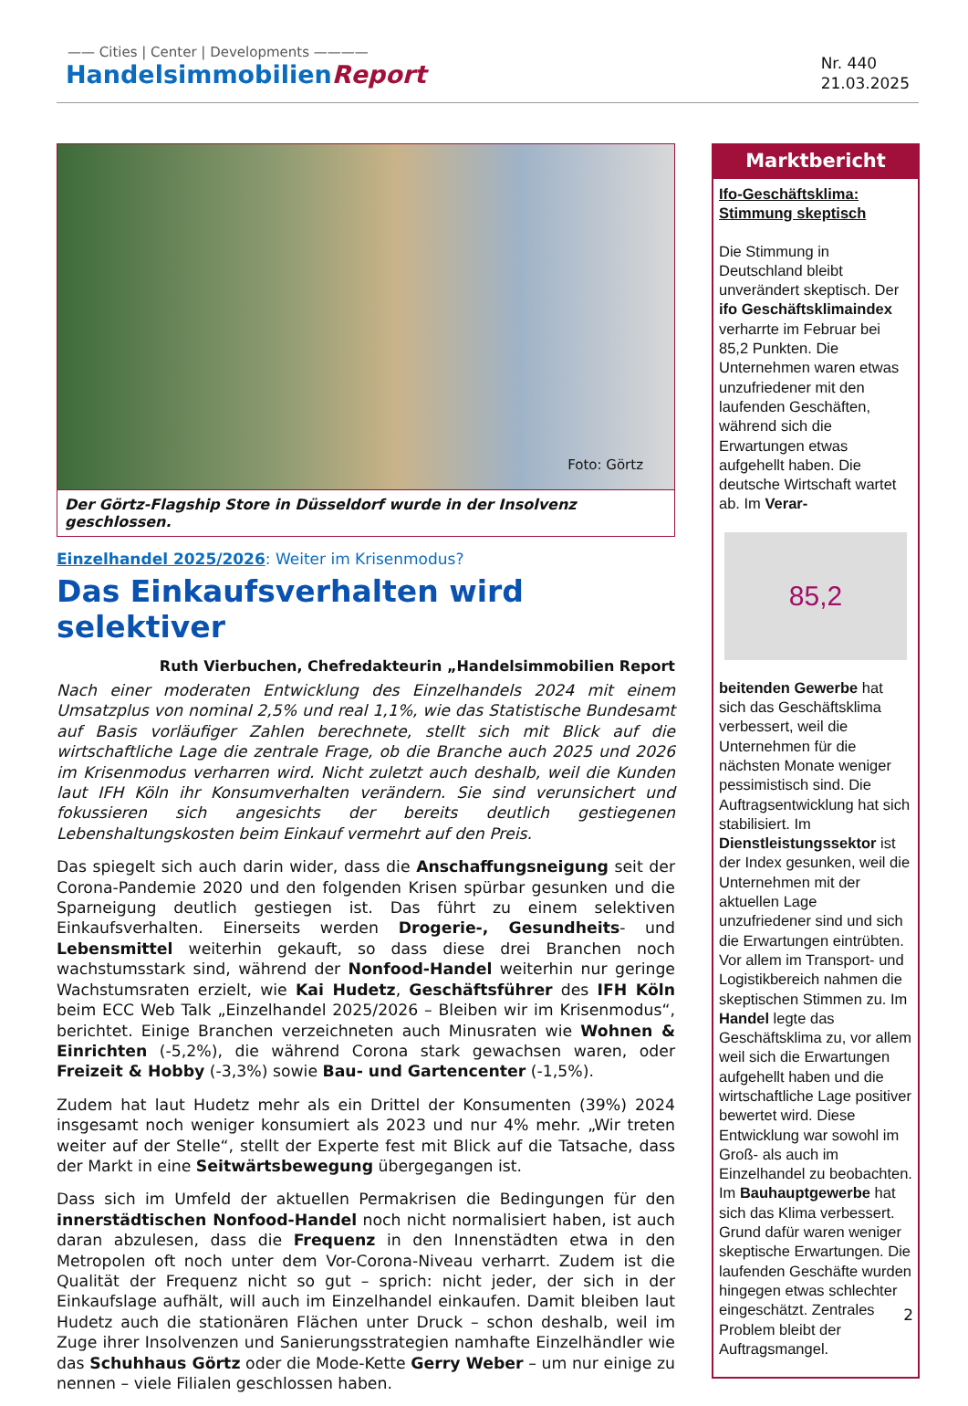—— Cities | Center | Developments ————
HandelsimmobilienReport
Nr. 440
21.03.2025
Foto: Görtz
Der Görtz-Flagship Store in Düsseldorf wurde in der Insolvenz geschlossen.
Einzelhandel 2025/2026: Weiter im Krisenmodus?
Das Einkaufsverhalten wird selektiver
Ruth Vierbuchen, Chefredakteurin „Handelsimmobilien Report
Nach einer moderaten Entwicklung des Einzelhandels 2024 mit einem Umsatzplus von nominal 2,5% und real 1,1%, wie das Statistische Bundesamt auf Basis vorläufiger Zahlen berechnete, stellt sich mit Blick auf die wirtschaftliche Lage die zentrale Frage, ob die Branche auch 2025 und 2026 im Krisenmodus verharren wird. Nicht zuletzt auch deshalb, weil die Kunden laut IFH Köln ihr Konsumverhalten verändern. Sie sind verunsichert und fokussieren sich angesichts der bereits deutlich gestiegenen Lebenshaltungskosten beim Einkauf vermehrt auf den Preis.
Das spiegelt sich auch darin wider, dass die Anschaffungsneigung seit der Corona-Pandemie 2020 und den folgenden Krisen spürbar gesunken und die Sparneigung deutlich gestiegen ist. Das führt zu einem selektiven Einkaufsverhalten. Einerseits werden Drogerie-, Gesundheits- und Lebensmittel weiterhin gekauft, so dass diese drei Branchen noch wachstumsstark sind, während der Nonfood-Handel weiterhin nur geringe Wachstumsraten erzielt, wie Kai Hudetz, Geschäftsführer des IFH Köln beim ECC Web Talk „Einzelhandel 2025/2026 – Bleiben wir im Krisenmodus“, berichtet. Einige Branchen verzeichneten auch Minusraten wie Wohnen & Einrichten (-5,2%), die während Corona stark gewachsen waren, oder Freizeit & Hobby (-3,3%) sowie Bau- und Gartencenter (-1,5%).
Zudem hat laut Hudetz mehr als ein Drittel der Konsumenten (39%) 2024 insgesamt noch weniger konsumiert als 2023 und nur 4% mehr. „Wir treten weiter auf der Stelle“, stellt der Experte fest mit Blick auf die Tatsache, dass der Markt in eine Seitwärtsbewegung übergegangen ist.
Dass sich im Umfeld der aktuellen Permakrisen die Bedingungen für den innerstädtischen Nonfood-Handel noch nicht normalisiert haben, ist auch daran abzulesen, dass die Frequenz in den Innenstädten etwa in den Metropolen oft noch unter dem Vor-Corona-Niveau verharrt. Zudem ist die Qualität der Frequenz nicht so gut – sprich: nicht jeder, der sich in der Einkaufslage aufhält, will auch im Einzelhandel einkaufen. Damit bleiben laut Hudetz auch die stationären Flächen unter Druck – schon deshalb, weil im Zuge ihrer Insolvenzen und Sanierungsstrategien namhafte Einzelhändler wie das Schuhhaus Görtz oder die Mode-Kette Gerry Weber – um nur einige zu nennen – viele Filialen geschlossen haben.
Marktbericht
Ifo-Geschäftsklima: Stimmung skeptisch
Die Stimmung in Deutschland bleibt unverändert skeptisch. Der ifo Geschäftsklimaindex verharrte im Februar bei 85,2 Punkten. Die Unternehmen waren etwas unzufriedener mit den laufenden Geschäften, während sich die Erwartungen etwas aufgehellt haben. Die deutsche Wirtschaft wartet ab. Im Verar-
85,2
beitenden Gewerbe hat sich das Geschäftsklima verbessert, weil die Unternehmen für die nächsten Monate weniger pessimistisch sind. Die Auftragsentwicklung hat sich stabilisiert. Im Dienstleistungssektor ist der Index gesunken, weil die Unternehmen mit der aktuellen Lage unzufriedener sind und sich die Erwartungen eintrübten. Vor allem im Transport- und Logistikbereich nahmen die skeptischen Stimmen zu. Im Handel legte das Geschäftsklima zu, vor allem weil sich die Erwartungen aufgehellt haben und die wirtschaftliche Lage positiver bewertet wird. Diese Entwicklung war sowohl im Groß- als auch im Einzelhandel zu beobachten. Im Bauhauptgewerbe hat sich das Klima verbessert. Grund dafür waren weniger skeptische Erwartungen. Die laufenden Geschäfte wurden hingegen etwas schlechter eingeschätzt. Zentrales Problem bleibt der Auftragsmangel.
2